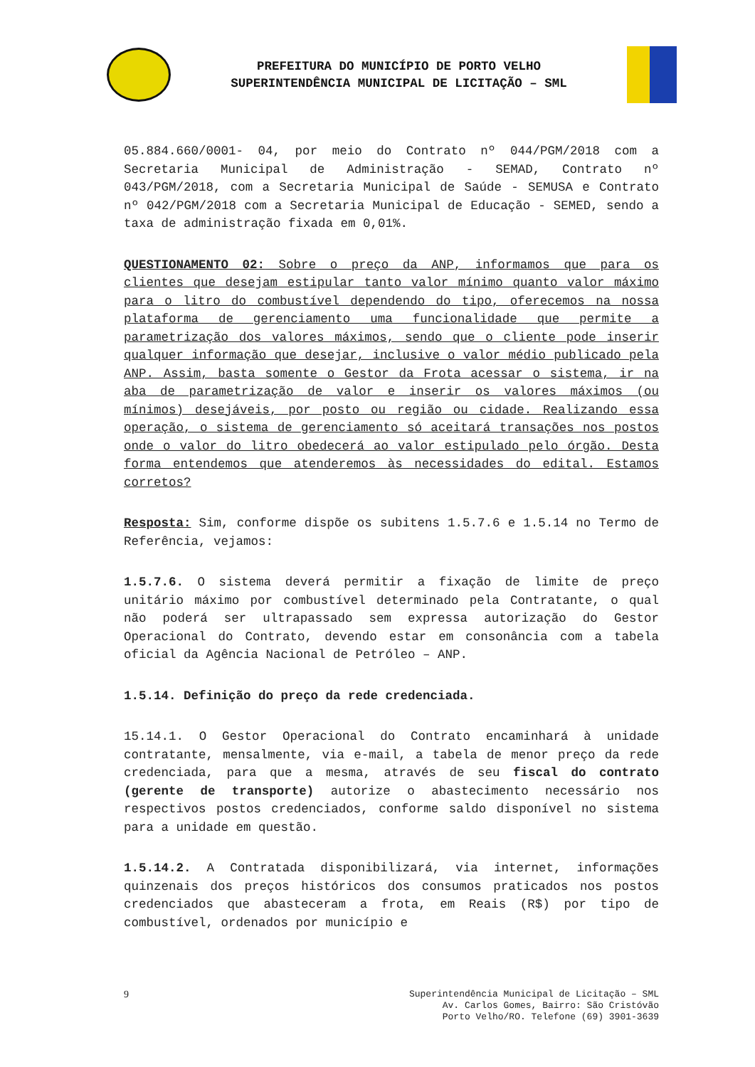PREFEITURA DO MUNICÍPIO DE PORTO VELHO
SUPERINTENDÊNCIA MUNICIPAL DE LICITAÇÃO – SML
05.884.660/0001- 04, por meio do Contrato nº 044/PGM/2018 com a Secretaria Municipal de Administração - SEMAD, Contrato nº 043/PGM/2018, com a Secretaria Municipal de Saúde - SEMUSA e Contrato nº 042/PGM/2018 com a Secretaria Municipal de Educação - SEMED, sendo a taxa de administração fixada em 0,01%.
QUESTIONAMENTO 02: Sobre o preço da ANP, informamos que para os clientes que desejam estipular tanto valor mínimo quanto valor máximo para o litro do combustível dependendo do tipo, oferecemos na nossa plataforma de gerenciamento uma funcionalidade que permite a parametrização dos valores máximos, sendo que o cliente pode inserir qualquer informação que desejar, inclusive o valor médio publicado pela ANP. Assim, basta somente o Gestor da Frota acessar o sistema, ir na aba de parametrização de valor e inserir os valores máximos (ou mínimos) desejáveis, por posto ou região ou cidade. Realizando essa operação, o sistema de gerenciamento só aceitará transações nos postos onde o valor do litro obedecerá ao valor estipulado pelo órgão. Desta forma entendemos que atenderemos às necessidades do edital. Estamos corretos?
Resposta: Sim, conforme dispõe os subitens 1.5.7.6 e 1.5.14 no Termo de Referência, vejamos:
1.5.7.6. O sistema deverá permitir a fixação de limite de preço unitário máximo por combustível determinado pela Contratante, o qual não poderá ser ultrapassado sem expressa autorização do Gestor Operacional do Contrato, devendo estar em consonância com a tabela oficial da Agência Nacional de Petróleo – ANP.
1.5.14. Definição do preço da rede credenciada.
15.14.1. O Gestor Operacional do Contrato encaminhará à unidade contratante, mensalmente, via e-mail, a tabela de menor preço da rede credenciada, para que a mesma, através de seu fiscal do contrato (gerente de transporte) autorize o abastecimento necessário nos respectivos postos credenciados, conforme saldo disponível no sistema para a unidade em questão.
1.5.14.2. A Contratada disponibilizará, via internet, informações quinzenais dos preços históricos dos consumos praticados nos postos credenciados que abasteceram a frota, em Reais (R$) por tipo de combustível, ordenados por município e
9 Superintendência Municipal de Licitação – SML
Av. Carlos Gomes, Bairro: São Cristóvão
Porto Velho/RO. Telefone (69) 3901-3639